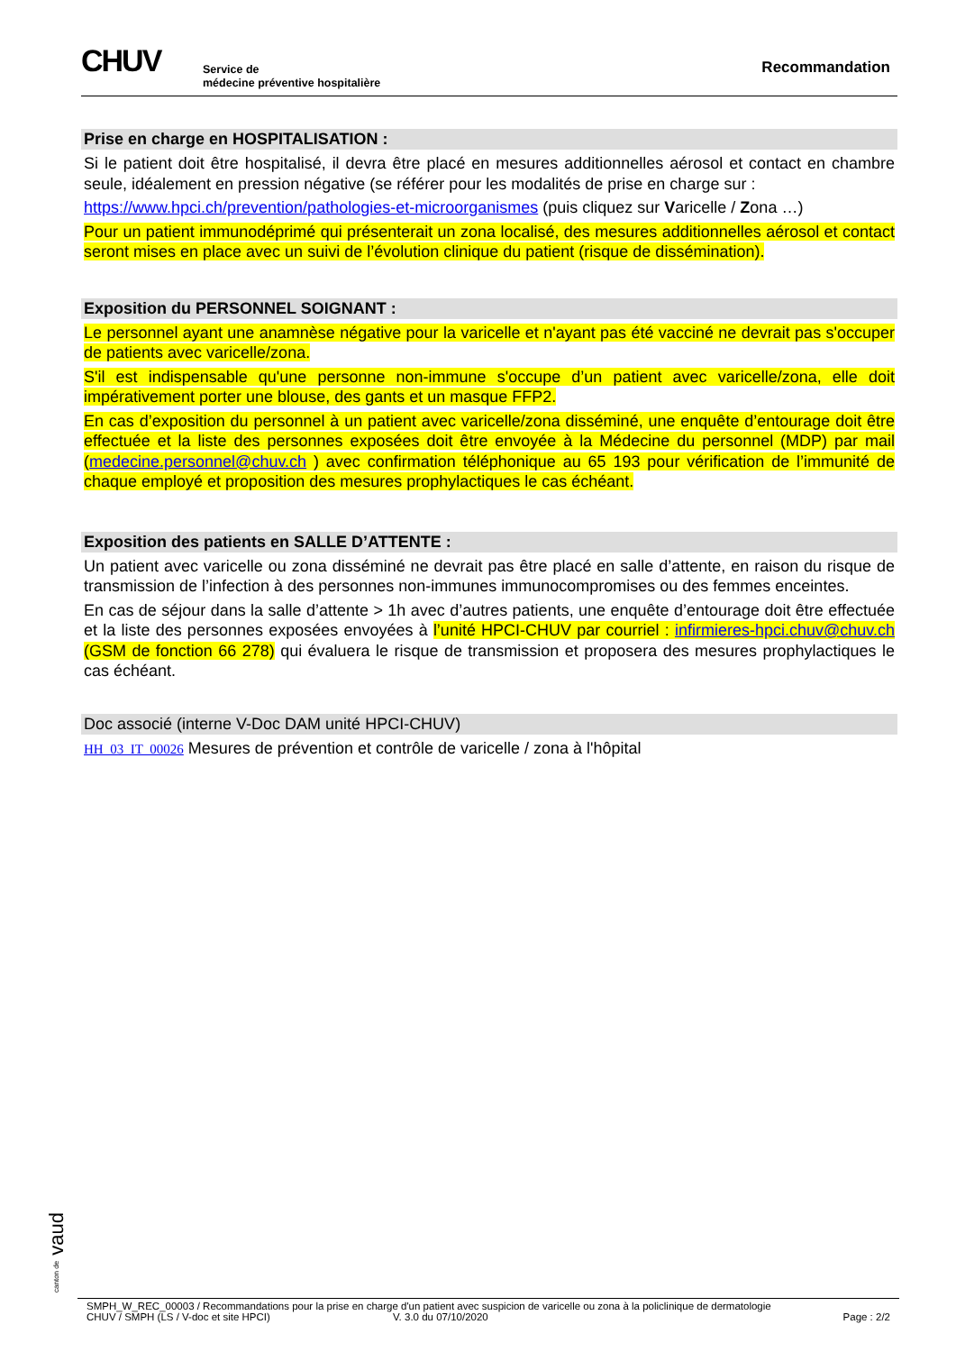CHUV
Service de
médecine préventive hospitalière
Recommandation
Prise en charge en HOSPITALISATION :
Si le patient doit être hospitalisé, il devra être placé en mesures additionnelles aérosol et contact en chambre seule, idéalement en pression négative (se référer pour les modalités de prise en charge sur :
https://www.hpci.ch/prevention/pathologies-et-microorganismes (puis cliquez sur Varicelle / Zona …)
Pour un patient immunodéprimé qui présenterait un zona localisé, des mesures additionnelles aérosol et contact seront mises en place avec un suivi de l’évolution clinique du patient (risque de dissémination).
Exposition du PERSONNEL SOIGNANT :
Le personnel ayant une anamnèse négative pour la varicelle et n'ayant pas été vacciné ne devrait pas s'occuper de patients avec varicelle/zona.
S'il est indispensable qu'une personne non-immune s'occupe d’un patient avec varicelle/zona, elle doit impérativement porter une blouse, des gants et un masque FFP2.
En cas d’exposition du personnel à un patient avec varicelle/zona disséminé, une enquête d’entourage doit être effectuée et la liste des personnes exposées doit être envoyée à la Médecine du personnel (MDP) par mail (medecine.personnel@chuv.ch ) avec confirmation téléphonique au 65 193 pour vérification de l’immunité de chaque employé et proposition des mesures prophylactiques le cas échéant.
Exposition des patients en SALLE D’ATTENTE :
Un patient avec varicelle ou zona disséminé ne devrait pas être placé en salle d’attente, en raison du risque de transmission de l’infection à des personnes non-immunes immunocompromises ou des femmes enceintes.
En cas de séjour dans la salle d’attente > 1h avec d’autres patients, une enquête d’entourage doit être effectuée et la liste des personnes exposées envoyées à l’unité HPCI-CHUV par courriel : infirmieres-hpci.chuv@chuv.ch (GSM de fonction 66 278) qui évaluera le risque de transmission et proposera des mesures prophylactiques le cas échéant.
Doc associé (interne V-Doc DAM unité HPCI-CHUV)
HH_03_IT_00026 Mesures de prévention et contrôle de varicelle / zona à l'hôpital
canton de vaud
SMPH_W_REC_00003 / Recommandations pour la prise en charge d'un patient avec suspicion de varicelle ou zona à la policlinique de dermatologie
CHUV / SMPH (LS / V-doc et site HPCI) V. 3.0 du 07/10/2020 Page : 2/2